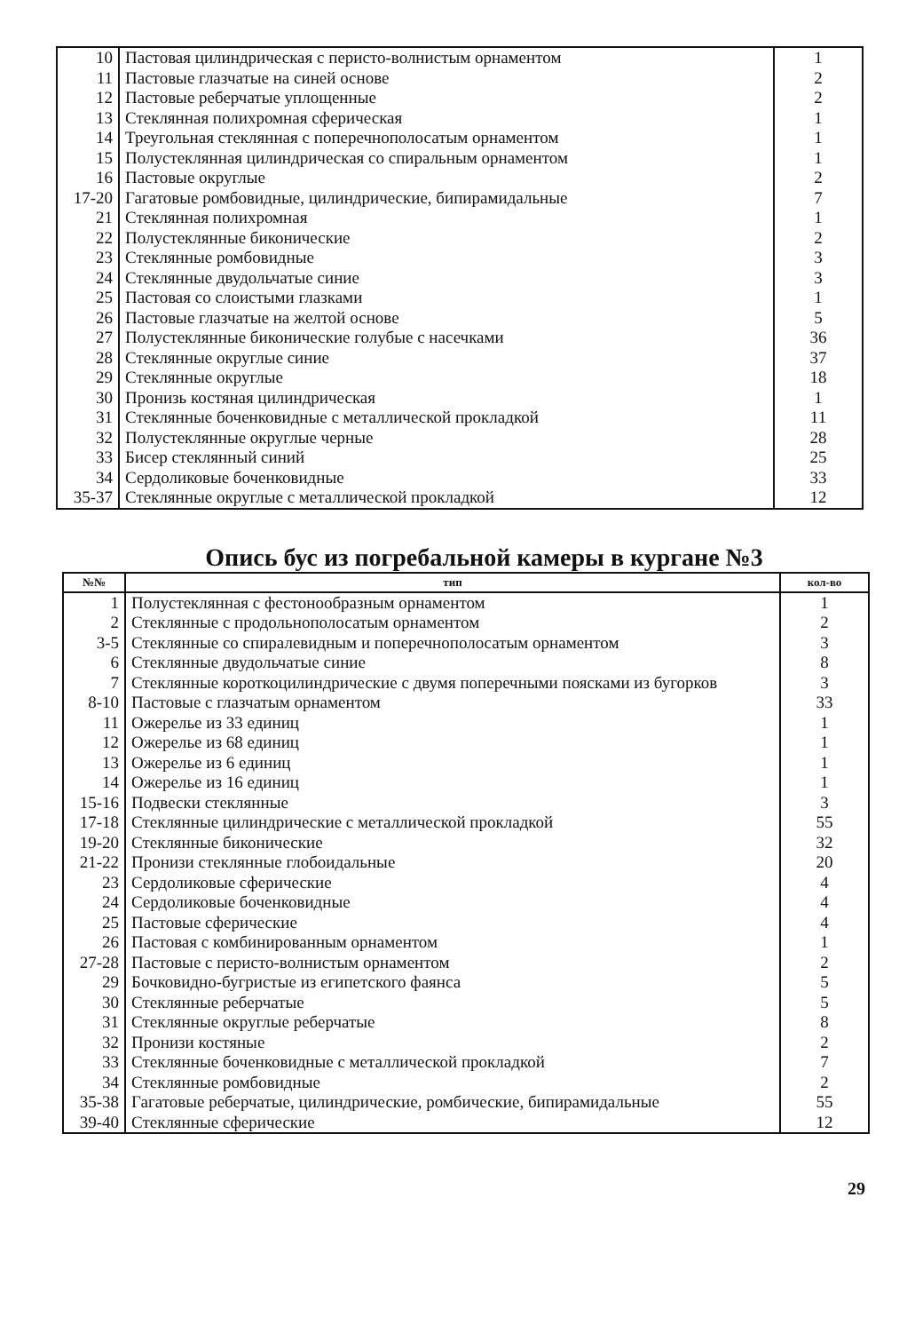| 10 | Пастовая цилиндрическая с перисто-волнистым орнаментом | 1 |
| 11 | Пастовые глазчатые на синей основе | 2 |
| 12 | Пастовые реберчатые уплощенные | 2 |
| 13 | Стеклянная полихромная сферическая | 1 |
| 14 | Треугольная стеклянная с поперечнополосатым орнаментом | 1 |
| 15 | Полустеклянная цилиндрическая со спиральным орнаментом | 1 |
| 16 | Пастовые округлые | 2 |
| 17-20 | Гагатовые ромбовидные, цилиндрические, бипирамидальные | 7 |
| 21 | Стеклянная полихромная | 1 |
| 22 | Полустеклянные биконические | 2 |
| 23 | Стеклянные ромбовидные | 3 |
| 24 | Стеклянные двудольчатые синие | 3 |
| 25 | Пастовая со слоистыми глазками | 1 |
| 26 | Пастовые глазчатые на желтой основе | 5 |
| 27 | Полустеклянные биконические голубые с насечками | 36 |
| 28 | Стеклянные округлые синие | 37 |
| 29 | Стеклянные округлые | 18 |
| 30 | Пронизь костяная цилиндрическая | 1 |
| 31 | Стеклянные боченковидные с металлической прокладкой | 11 |
| 32 | Полустеклянные округлые черные | 28 |
| 33 | Бисер стеклянный синий | 25 |
| 34 | Сердоликовые боченковидные | 33 |
| 35-37 | Стеклянные округлые с металлической прокладкой | 12 |
Опись бус из погребальной камеры в кургане №3
| №№ | тип | кол-во |
| --- | --- | --- |
| 1 | Полустеклянная с фестонообразным орнаментом | 1 |
| 2 | Стеклянные с продольнополосатым орнаментом | 2 |
| 3-5 | Стеклянные со спиралевидным и поперечнополосатым орнаментом | 3 |
| 6 | Стеклянные двудольчатые синие | 8 |
| 7 | Стеклянные короткоцилиндрические с двумя поперечными поясками из бугорков | 3 |
| 8-10 | Пастовые с глазчатым орнаментом | 33 |
| 11 | Ожерелье из 33 единиц | 1 |
| 12 | Ожерелье из 68 единиц | 1 |
| 13 | Ожерелье из 6 единиц | 1 |
| 14 | Ожерелье из 16 единиц | 1 |
| 15-16 | Подвески стеклянные | 3 |
| 17-18 | Стеклянные цилиндрические с металлической прокладкой | 55 |
| 19-20 | Стеклянные биконические | 32 |
| 21-22 | Пронизи стеклянные глобоидальные | 20 |
| 23 | Сердоликовые сферические | 4 |
| 24 | Сердоликовые боченковидные | 4 |
| 25 | Пастовые сферические | 4 |
| 26 | Пастовая с комбинированным орнаментом | 1 |
| 27-28 | Пастовые с перисто-волнистым орнаментом | 2 |
| 29 | Бочковидно-бугристые из египетского фаянса | 5 |
| 30 | Стеклянные реберчатые | 5 |
| 31 | Стеклянные округлые реберчатые | 8 |
| 32 | Пронизи костяные | 2 |
| 33 | Стеклянные боченковидные с металлической прокладкой | 7 |
| 34 | Стеклянные ромбовидные | 2 |
| 35-38 | Гагатовые реберчатые, цилиндрические, ромбические, бипирамидальные | 55 |
| 39-40 | Стеклянные сферические | 12 |
29